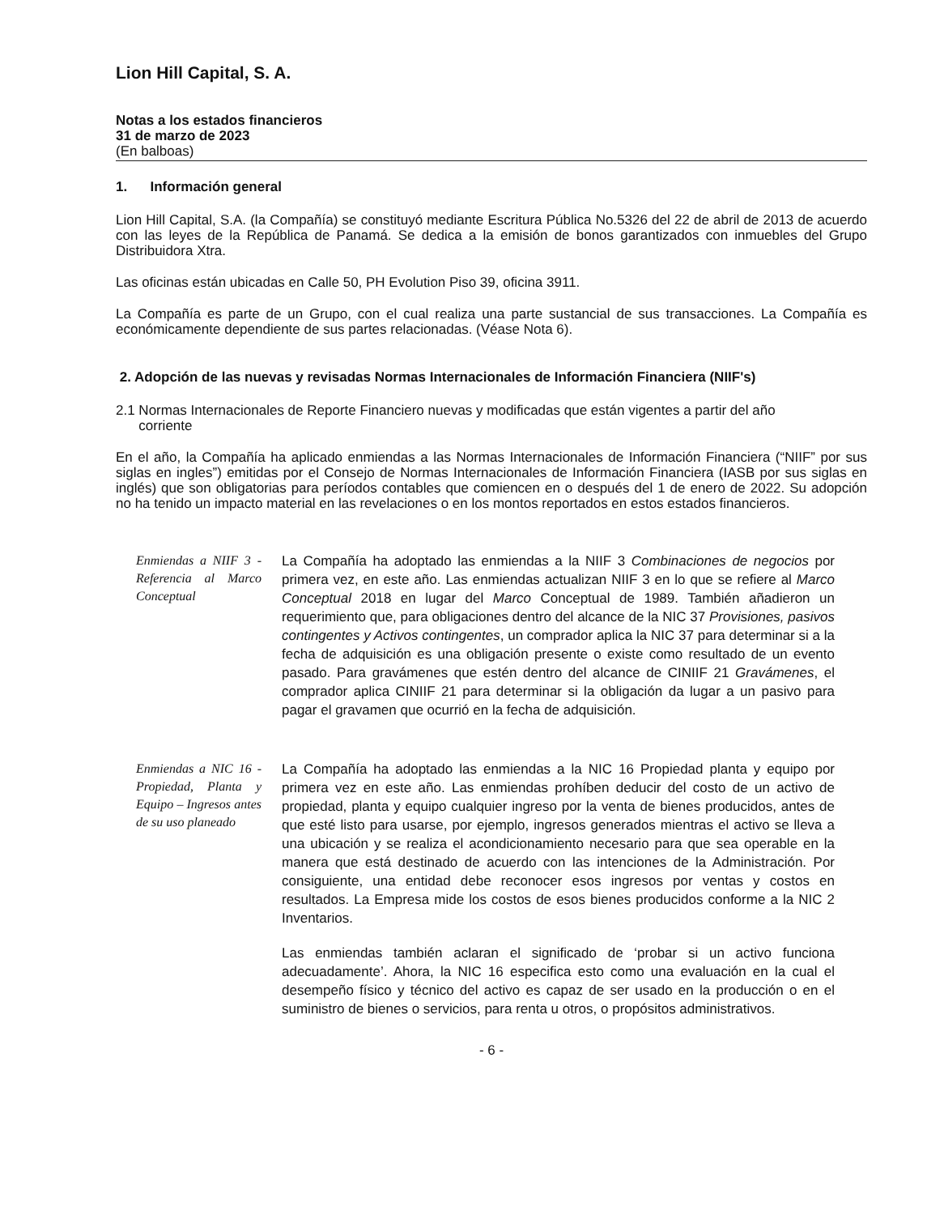Lion Hill Capital, S. A.
Notas a los estados financieros
31 de marzo de 2023
(En balboas)
1. Información general
Lion Hill Capital, S.A. (la Compañía) se constituyó mediante Escritura Pública No.5326 del 22 de abril de 2013 de acuerdo con las leyes de la República de Panamá. Se dedica a la emisión de bonos garantizados con inmuebles del Grupo Distribuidora Xtra.
Las oficinas están ubicadas en Calle 50, PH Evolution Piso 39, oficina 3911.
La Compañía es parte de un Grupo, con el cual realiza una parte sustancial de sus transacciones. La Compañía es económicamente dependiente de sus partes relacionadas. (Véase Nota 6).
2. Adopción de las nuevas y revisadas Normas Internacionales de Información Financiera (NIIF's)
2.1 Normas Internacionales de Reporte Financiero nuevas y modificadas que están vigentes a partir del año
corriente
En el año, la Compañía ha aplicado enmiendas a las Normas Internacionales de Información Financiera (“NIIF” por sus siglas en ingles”) emitidas por el Consejo de Normas Internacionales de Información Financiera (IASB por sus siglas en inglés) que son obligatorias para períodos contables que comiencen en o después del 1 de enero de 2022. Su adopción no ha tenido un impacto material en las revelaciones o en los montos reportados en estos estados financieros.
Enmiendas a NIIF 3 - Referencia al Marco Conceptual
La Compañía ha adoptado las enmiendas a la NIIF 3 Combinaciones de negocios por primera vez, en este año. Las enmiendas actualizan NIIF 3 en lo que se refiere al Marco Conceptual 2018 en lugar del Marco Conceptual de 1989. También añadieron un requerimiento que, para obligaciones dentro del alcance de la NIC 37 Provisiones, pasivos contingentes y Activos contingentes, un comprador aplica la NIC 37 para determinar si a la fecha de adquisición es una obligación presente o existe como resultado de un evento pasado. Para gravámenes que estén dentro del alcance de CINIIF 21 Gravámenes, el comprador aplica CINIIF 21 para determinar si la obligación da lugar a un pasivo para pagar el gravamen que ocurrió en la fecha de adquisición.
Enmiendas a NIC 16 - Propiedad, Planta y Equipo – Ingresos antes de su uso planeado
La Compañía ha adoptado las enmiendas a la NIC 16 Propiedad planta y equipo por primera vez en este año. Las enmiendas prohíben deducir del costo de un activo de propiedad, planta y equipo cualquier ingreso por la venta de bienes producidos, antes de que esté listo para usarse, por ejemplo, ingresos generados mientras el activo se lleva a una ubicación y se realiza el acondicionamiento necesario para que sea operable en la manera que está destinado de acuerdo con las intenciones de la Administración. Por consiguiente, una entidad debe reconocer esos ingresos por ventas y costos en resultados. La Empresa mide los costos de esos bienes producidos conforme a la NIC 2 Inventarios.
Las enmiendas también aclaran el significado de ‘probar si un activo funciona adecuadamente’. Ahora, la NIC 16 especifica esto como una evaluación en la cual el desempeño físico y técnico del activo es capaz de ser usado en la producción o en el suministro de bienes o servicios, para renta u otros, o propósitos administrativos.
- 6 -